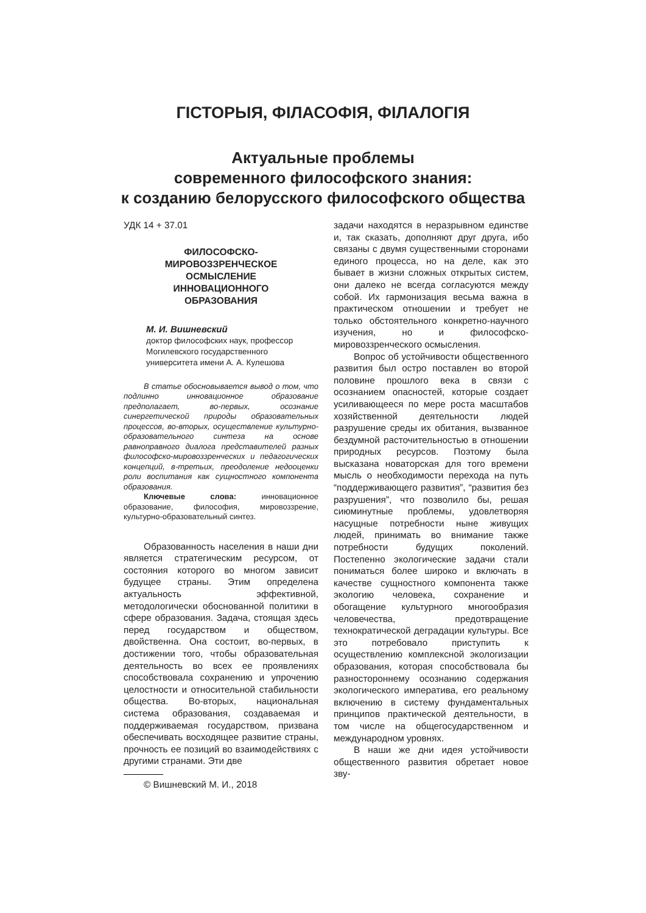ГІСТОРЫЯ, ФІЛАСОФІЯ, ФІЛАЛОГІЯ
Актуальные проблемы
современного философского знания:
к созданию белорусского философского общества
УДК 14 + 37.01
ФИЛОСОФСКО-
МИРОВОЗЗРЕНЧЕСКОЕ
ОСМЫСЛЕНИЕ
ИННОВАЦИОННОГО
ОБРАЗОВАНИЯ
М. И. Вишневский
доктор философских наук, профессор
Могилевского государственного
университета имени А. А. Кулешова
В статье обосновывается вывод о том, что подлинно инновационное образование предполагает, во-первых, осознание синергетической природы образовательных процессов, во-вторых, осуществление культурно-образовательного синтеза на основе равноправного диалога представителей разных философско-мировоззренческих и педагогических концепций, в-третьих, преодоление недооценки роли воспитания как сущностного компонента образования.
Ключевые слова: инновационное образование, философия, мировоззрение, культурно-образовательный синтез.
Образованность населения в наши дни является стратегическим ресурсом, от состояния которого во многом зависит будущее страны. Этим определена актуальность эффективной, методологически обоснованной политики в сфере образования. Задача, стоящая здесь перед государством и обществом, двойственна. Она состоит, во-первых, в достижении того, чтобы образовательная деятельность во всех ее проявлениях способствовала сохранению и упрочению целостности и относительной стабильности общества. Во-вторых, национальная система образования, создаваемая и поддерживаемая государством, призвана обеспечивать восходящее развитие страны, прочность ее позиций во взаимодействиях с другими странами. Эти две
© Вишневский М. И., 2018
задачи находятся в неразрывном единстве и, так сказать, дополняют друг друга, ибо связаны с двумя существенными сторонами единого процесса, но на деле, как это бывает в жизни сложных открытых систем, они далеко не всегда согласуются между собой. Их гармонизация весьма важна в практическом отношении и требует не только обстоятельного конкретно-научного изучения, но и философско-мировоззренческого осмысления.
Вопрос об устойчивости общественного развития был остро поставлен во второй половине прошлого века в связи с осознанием опасностей, которые создает усиливающееся по мере роста масштабов хозяйственной деятельности людей разрушение среды их обитания, вызванное бездумной расточительностью в отношении природных ресурсов. Поэтому была высказана новаторская для того времени мысль о необходимости перехода на путь “поддерживающего развития”, “развития без разрушения”, что позволило бы, решая сиюминутные проблемы, удовлетворяя насущные потребности ныне живущих людей, принимать во внимание также потребности будущих поколений. Постепенно экологические задачи стали пониматься более широко и включать в качестве сущностного компонента также экологию человека, сохранение и обогащение культурного многообразия человечества, предотвращение технократической деградации культуры. Все это потребовало приступить к осуществлению комплексной экологизации образования, которая способствовала бы разностороннему осознанию содержания экологического императива, его реальному включению в систему фундаментальных принципов практической деятельности, в том числе на общегосударственном и международном уровнях.
В наши же дни идея устойчивости общественного развития обретает новое зву-